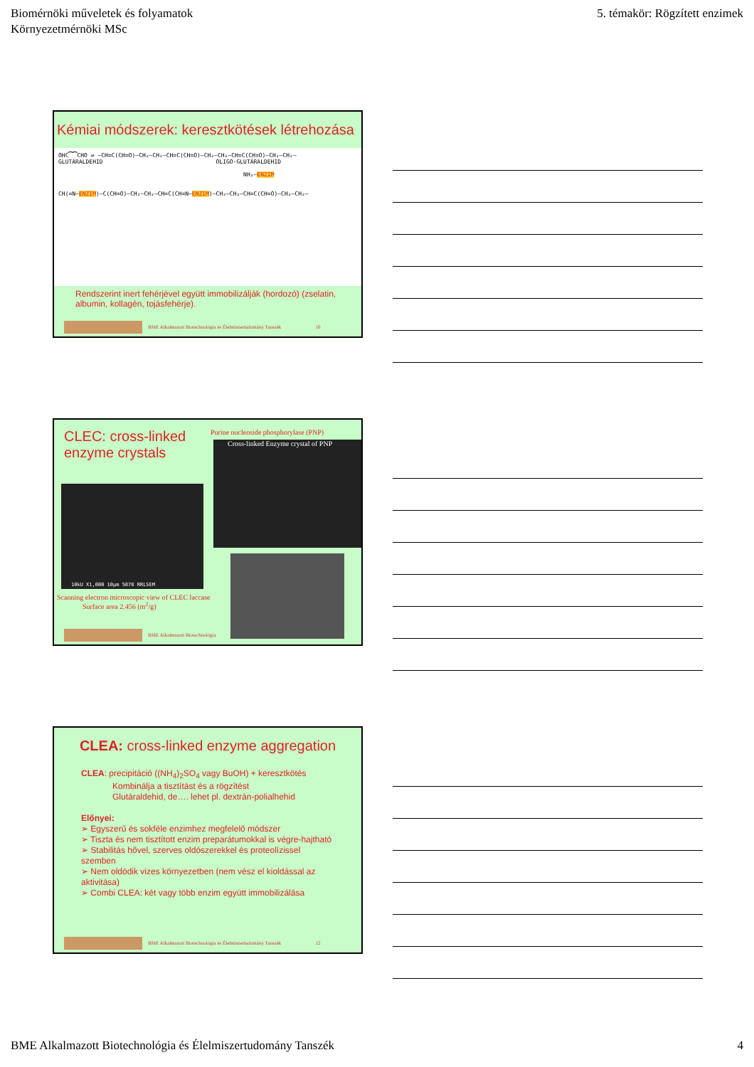Biomérnöki műveletek és folyamatok
Környezetmérnöki MSc
5. témakör: Rögzített enzimek
Kémiai módszerek: keresztkötések létrehozása
OHC⁀⁀CHO ⇌ –CH=C(CH=O)–CH₂–CH₂–CH=C(CH=O)–CH₂–CH₂–CH=C(CH=O)–CH₂–CH₂–
GLUTÁRALDEHID OLIGO-GLUTÁRALDEHID
NH₂–ENZIM
CH(=N–ENZIM)–C(CH=O)–CH₂–CH₂–CH=C(CH=N–ENZIM)–CH₂–CH₂–CH=C(CH=O)–CH₂–CH₂–
Rendszerint inert fehérjével együtt immobilizálják (hordozó) (zselatin, albumin, kollagén, tojásfehérje).
BME Alkalmazott Biotechnológia és Élelmiszertudomány Tanszék 10
CLEC: cross-linked enzyme crystals
Purine nucleoside phosphorylase (PNP)
Cross-linked Enzyme crystal of PNP
10kU X1,000 10µm 5878 RRLSEM
Scanning electron microscopic view of CLEC laccase
Surface area 2.456 (m<sup>2</sup>/g)
BME Alkalmazott Biotechnológia
CLEA: cross-linked enzyme aggregation
CLEA: precipitáció ((NH<sub>4</sub>)<sub>2</sub>SO<sub>4</sub> vagy BuOH) + keresztkötés
Kombinálja a tisztítást és a rögzítést
Glutáraldehid, de…. lehet pl. dextrán-polialhehid
Előnyei:
➢ Egyszerű és sokféle enzimhez megfelelő módszer
➢ Tiszta és nem tisztított enzim preparátumokkal is végre-hajtható
➢ Stabilitás hővel, szerves oldószerekkel és proteolízissel szemben
➢ Nem oldódik vizes környezetben (nem vész el kioldással az aktivitása)
➢ Combi CLEA: két vagy több enzim együtt immobilizálása
BME Alkalmazott Biotechnológia és Élelmiszertudomány Tanszék 12
BME Alkalmazott Biotechnológia és Élelmiszertudomány Tanszék
4